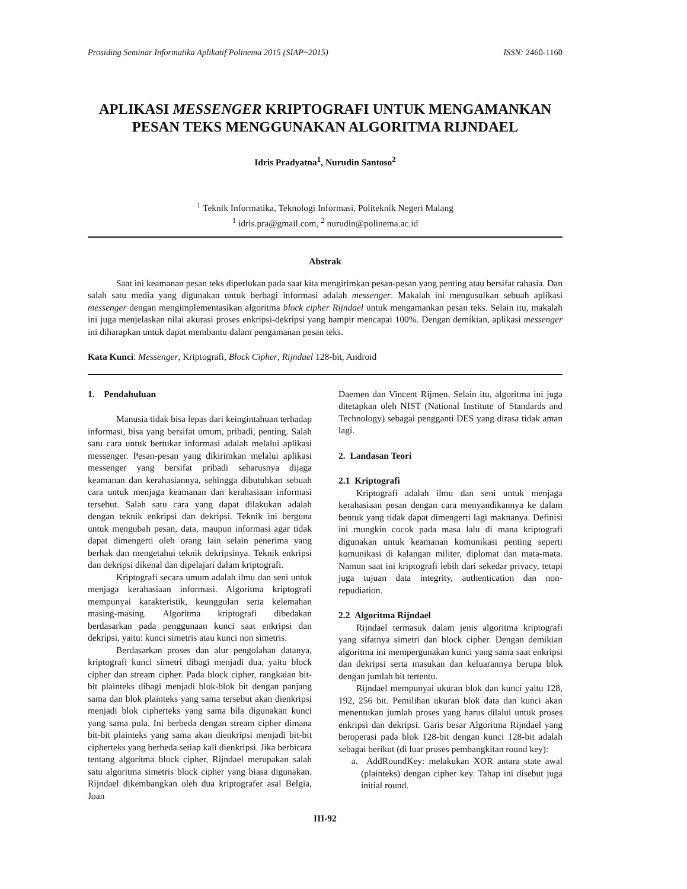Prosiding Seminar Informatika Aplikatif Polinema 2015 (SIAP~2015) ISSN: 2460-1160
APLIKASI MESSENGER KRIPTOGRAFI UNTUK MENGAMANKAN PESAN TEKS MENGGUNAKAN ALGORITMA RIJNDAEL
Idris Pradyatna<sup>1</sup>, Nurudin Santoso<sup>2</sup>
<sup>1</sup> Teknik Informatika, Teknologi Informasi, Politeknik Negeri Malang
<sup>1</sup> idris.pra@gmail.com, <sup>2</sup> nurudin@polinema.ac.id
Abstrak
Saat ini keamanan pesan teks diperlukan pada saat kita mengirimkan pesan-pesan yang penting atau bersifat rahasia. Dan salah satu media yang digunakan untuk berbagi informasi adalah messenger. Makalah ini mengusulkan sebuah aplikasi messenger dengan mengimplementasikan algoritma block cipher Rijndael untuk mengamankan pesan teks. Selain itu, makalah ini juga menjelaskan nilai akurasi proses enkripsi-dekripsi yang hampir mencapai 100%. Dengan demikian, aplikasi messenger ini diharapkan untuk dapat membantu dalam pengamanan pesan teks.
Kata Kunci: Messenger, Kriptografi, Block Cipher, Rijndael 128-bit, Android
1. Pendahuluan
Manusia tidak bisa lepas dari keingintahuan terhadap informasi, bisa yang bersifat umum, pribadi, penting. Salah satu cara untuk bertukar informasi adalah melalui aplikasi messenger. Pesan-pesan yang dikirimkan melalui aplikasi messenger yang bersifat pribadi seharusnya dijaga keamanan dan kerahasiannya, sehingga dibutuhkan sebuah cara untuk menjaga keamanan dan kerahasiaan informasi tersebut. Salah satu cara yang dapat dilakukan adalah dengan teknik enkripsi dan dekripsi. Teknik ini berguna untuk mengubah pesan, data, maupun informasi agar tidak dapat dimengerti oleh orang lain selain penerima yang berhak dan mengetahui teknik dekripsinya. Teknik enkripsi dan dekripsi dikenal dan dipelajari dalam kriptografi.
Kriptografi secara umum adalah ilmu dan seni untuk menjaga kerahasiaan informasi. Algoritma kriptografi mempunyai karakteristik, keunggulan serta kelemahan masing-masing. Algoritma kriptografi dibedakan berdasarkan pada penggunaan kunci saat enkripsi dan dekripsi, yaitu: kunci simetris atau kunci non simetris.
Berdasarkan proses dan alur pengolahan datanya, kriptografi kunci simetri dibagi menjadi dua, yaitu block cipher dan stream cipher. Pada block cipher, rangkaian bit-bit plainteks dibagi menjadi blok-blok bit dengan panjang sama dan blok plainteks yang sama tersebut akan dienkripsi menjadi blok cipherteks yang sama bila digunakan kunci yang sama pula. Ini berbeda dengan stream cipher dimana bit-bit plainteks yang sama akan dienkripsi menjadi bit-bit cipherteks yang berbeda setiap kali dienkripsi. Jika berbicara tentang algoritma block cipher, Rijndael merupakan salah satu algoritma simetris block cipher yang biasa digunakan. Rijndael dikembangkan oleh dua kriptografer asal Belgia, Joan
Daemen dan Vincent Rijmen. Selain itu, algoritma ini juga ditetapkan oleh NIST (National Institute of Standards and Technology) sebagai pengganti DES yang dirasa tidak aman lagi.
2. Landasan Teori
2.1 Kriptografi
Kriptografi adalah ilmu dan seni untuk menjaga kerahasiaan pesan dengan cara menyandikannya ke dalam bentuk yang tidak dapat dimengerti lagi maknanya. Definisi ini mungkin cocok pada masa lalu di mana kriptografi digunakan untuk keamanan komunikasi penting seperti komunikasi di kalangan militer, diplomat dan mata-mata. Namun saat ini kriptografi lebih dari sekedar privacy, tetapi juga tujuan data integrity, authentication dan non-repudiation.
2.2 Algoritma Rijndael
Rijndael termasuk dalam jenis algoritma kriptografi yang sifatnya simetri dan block cipher. Dengan demikian algoritma ini mempergunakan kunci yang sama saat enkripsi dan dekripsi serta masukan dan keluarannya berupa blok dengan jumlah bit tertentu.
Rijndael mempunyai ukuran blok dan kunci yaitu 128, 192, 256 bit. Pemilihan ukuran blok data dan kunci akan menentukan jumlah proses yang harus dilalui untuk proses enkripsi dan dekripsi. Garis besar Algoritma Rijndael yang beroperasi pada blok 128-bit dengan kunci 128-bit adalah sebagai berikut (di luar proses pembangkitan round key):
a. AddRoundKey: melakukan XOR antara state awal (plainteks) dengan cipher key. Tahap ini disebut juga initial round.
III-92